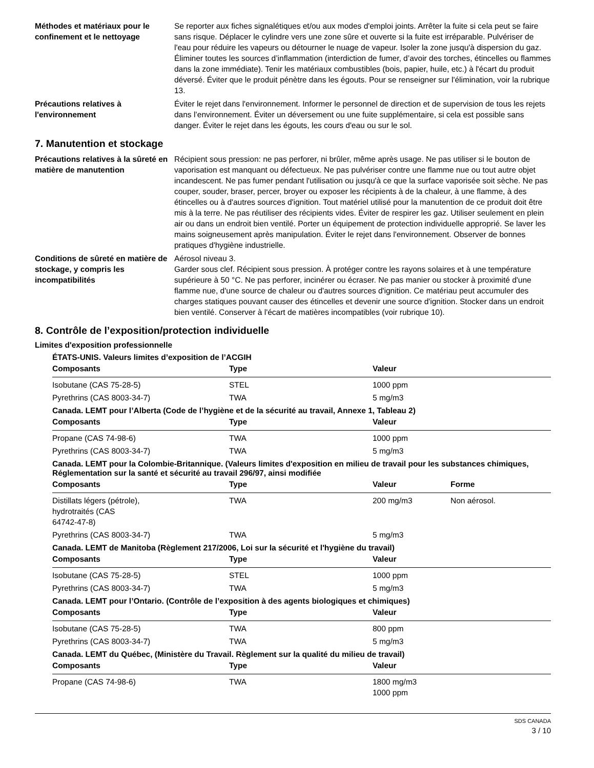Méthodes et matériaux pour le confinement et le nettoyage
Se reporter aux fiches signalétiques et/ou aux modes d'emploi joints. Arrêter la fuite si cela peut se faire sans risque. Déplacer le cylindre vers une zone sûre et ouverte si la fuite est irréparable. Pulvériser de l'eau pour réduire les vapeurs ou détourner le nuage de vapeur. Isoler la zone jusqu'à dispersion du gaz. Éliminer toutes les sources d’inflammation (interdiction de fumer, d’avoir des torches, étincelles ou flammes dans la zone immédiate). Tenir les matériaux combustibles (bois, papier, huile, etc.) à l'écart du produit déversé. Éviter que le produit pénètre dans les égouts. Pour se renseigner sur l'élimination, voir la rubrique 13.
Précautions relatives à l'environnement
Éviter le rejet dans l'environnement. Informer le personnel de direction et de supervision de tous les rejets dans l’environnement. Éviter un déversement ou une fuite supplémentaire, si cela est possible sans danger. Éviter le rejet dans les égouts, les cours d'eau ou sur le sol.
7. Manutention et stockage
Précautions relatives à la sûreté en matière de manutention
Récipient sous pression: ne pas perforer, ni brûler, même après usage. Ne pas utiliser si le bouton de vaporisation est manquant ou défectueux. Ne pas pulvériser contre une flamme nue ou tout autre objet incandescent. Ne pas fumer pendant l'utilisation ou jusqu'à ce que la surface vaporisée soit sèche. Ne pas couper, souder, braser, percer, broyer ou exposer les récipients à de la chaleur, à une flamme, à des étincelles ou à d'autres sources d'ignition. Tout matériel utilisé pour la manutention de ce produit doit être mis à la terre. Ne pas réutiliser des récipients vides. Éviter de respirer les gaz. Utiliser seulement en plein air ou dans un endroit bien ventilé. Porter un équipement de protection individuelle approprié. Se laver les mains soigneusement après manipulation. Éviter le rejet dans l'environnement. Observer de bonnes pratiques d'hygiène industrielle.
Conditions de sûreté en matière de stockage, y compris les incompatibilités
Aérosol niveau 3.
Garder sous clef. Récipient sous pression. À protéger contre les rayons solaires et à une température supérieure à 50 °C. Ne pas perforer, incinérer ou écraser. Ne pas manier ou stocker à proximité d'une flamme nue, d'une source de chaleur ou d'autres sources d'ignition. Ce matériau peut accumuler des charges statiques pouvant causer des étincelles et devenir une source d'ignition. Stocker dans un endroit bien ventilé. Conserver à l'écart de matières incompatibles (voir rubrique 10).
8. Contrôle de l’exposition/protection individuelle
Limites d'exposition professionnelle
ÉTATS-UNIS. Valeurs limites d’exposition de l’ACGIH
| Composants | Type | Valeur |
| --- | --- | --- |
| Isobutane (CAS 75-28-5) | STEL | 1000 ppm |
| Pyrethrins (CAS 8003-34-7) | TWA | 5 mg/m3 |
Canada. LEMT pour l’Alberta (Code de l’hygiène et de la sécurité au travail, Annexe 1, Tableau 2)
| Composants | Type | Valeur |
| --- | --- | --- |
| Propane (CAS 74-98-6) | TWA | 1000 ppm |
| Pyrethrins (CAS 8003-34-7) | TWA | 5 mg/m3 |
Canada. LEMT pour la Colombie-Britannique. (Valeurs limites d'exposition en milieu de travail pour les substances chimiques, Réglementation sur la santé et sécurité au travail 296/97, ainsi modifiée
| Composants | Type | Valeur | Forme |
| --- | --- | --- | --- |
| Distillats légers (pétrole), hydrotraités (CAS 64742-47-8) | TWA | 200 mg/m3 | Non aérosol. |
| Pyrethrins (CAS 8003-34-7) | TWA | 5 mg/m3 | |
Canada. LEMT de Manitoba (Règlement 217/2006, Loi sur la sécurité et l'hygiène du travail)
| Composants | Type | Valeur |
| --- | --- | --- |
| Isobutane (CAS 75-28-5) | STEL | 1000 ppm |
| Pyrethrins (CAS 8003-34-7) | TWA | 5 mg/m3 |
Canada. LEMT pour l’Ontario. (Contrôle de l’exposition à des agents biologiques et chimiques)
| Composants | Type | Valeur |
| --- | --- | --- |
| Isobutane (CAS 75-28-5) | TWA | 800 ppm |
| Pyrethrins (CAS 8003-34-7) | TWA | 5 mg/m3 |
Canada. LEMT du Québec, (Ministère du Travail. Règlement sur la qualité du milieu de travail)
| Composants | Type | Valeur |
| --- | --- | --- |
| Propane (CAS 74-98-6) | TWA | 1800 mg/m3 1000 ppm |
SDS CANADA
3 / 10